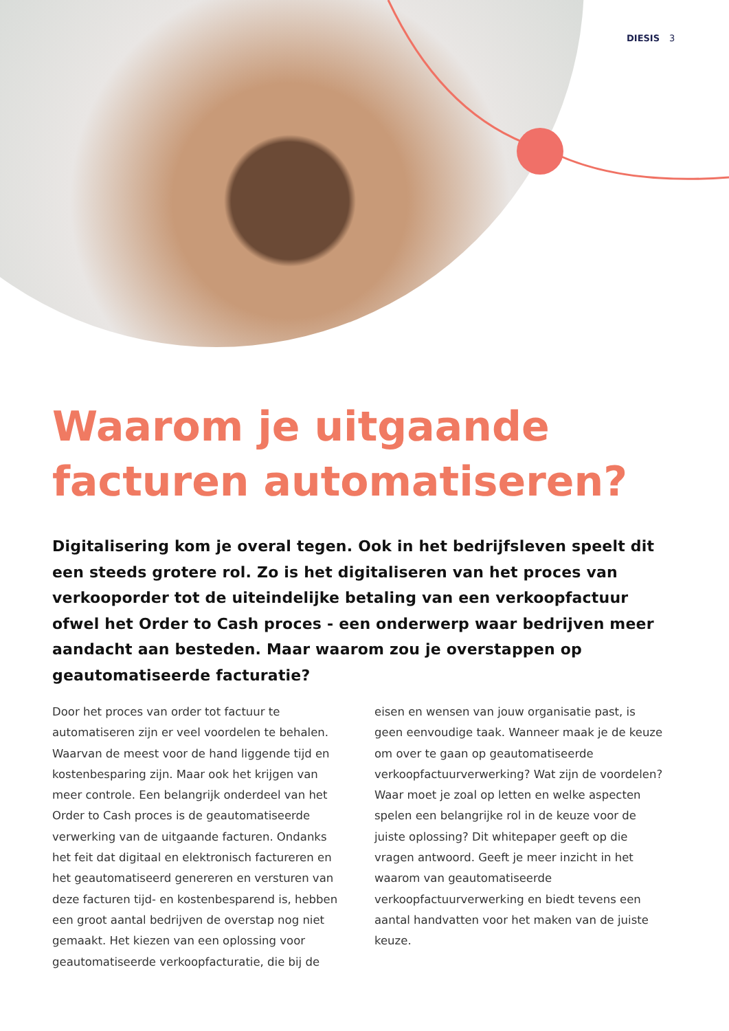DIESIS 3
Waarom je uitgaande facturen automatiseren?
Digitalisering kom je overal tegen. Ook in het bedrijfsleven speelt dit een steeds grotere rol. Zo is het digitaliseren van het proces van verkooporder tot de uiteindelijke betaling van een verkoopfactuur ofwel het Order to Cash proces - een onderwerp waar bedrijven meer aandacht aan besteden. Maar waarom zou je overstappen op geautomatiseerde facturatie?
Door het proces van order tot factuur te automatiseren zijn er veel voordelen te behalen. Waarvan de meest voor de hand liggende tijd en kostenbesparing zijn. Maar ook het krijgen van meer controle. Een belangrijk onderdeel van het Order to Cash proces is de geautomatiseerde verwerking van de uitgaande facturen. Ondanks het feit dat digitaal en elektronisch factureren en het geautomatiseerd genereren en versturen van deze facturen tijd- en kostenbesparend is, hebben een groot aantal bedrijven de overstap nog niet gemaakt. Het kiezen van een oplossing voor geautomatiseerde verkoopfacturatie, die bij de eisen en wensen van jouw organisatie past, is geen eenvoudige taak. Wanneer maak je de keuze om over te gaan op geautomatiseerde verkoopfactuurverwerking? Wat zijn de voordelen? Waar moet je zoal op letten en welke aspecten spelen een belangrijke rol in de keuze voor de juiste oplossing? Dit whitepaper geeft op die vragen antwoord. Geeft je meer inzicht in het waarom van geautomatiseerde verkoopfactuurverwerking en biedt tevens een aantal handvatten voor het maken van de juiste keuze.